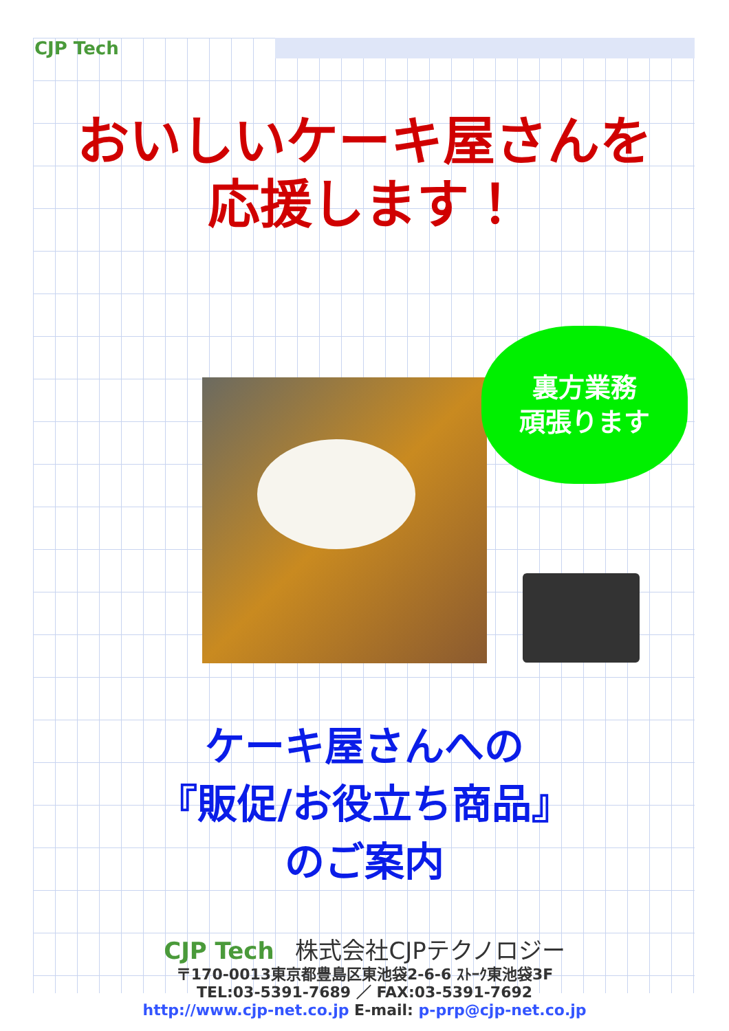CJP Tech
おいしいケーキ屋さんを
応援します！
裏方業務
頑張ります
ケーキ屋さんへの
『販促/お役立ち商品』
のご案内
CJP Tech 株式会社CJPテクノロジー
〒170-0013東京都豊島区東池袋2-6-6 ｽﾄｰｸ東池袋3F
TEL:03-5391-7689 ／ FAX:03-5391-7692
http://www.cjp-net.co.jp E-mail: p-prp@cjp-net.co.jp